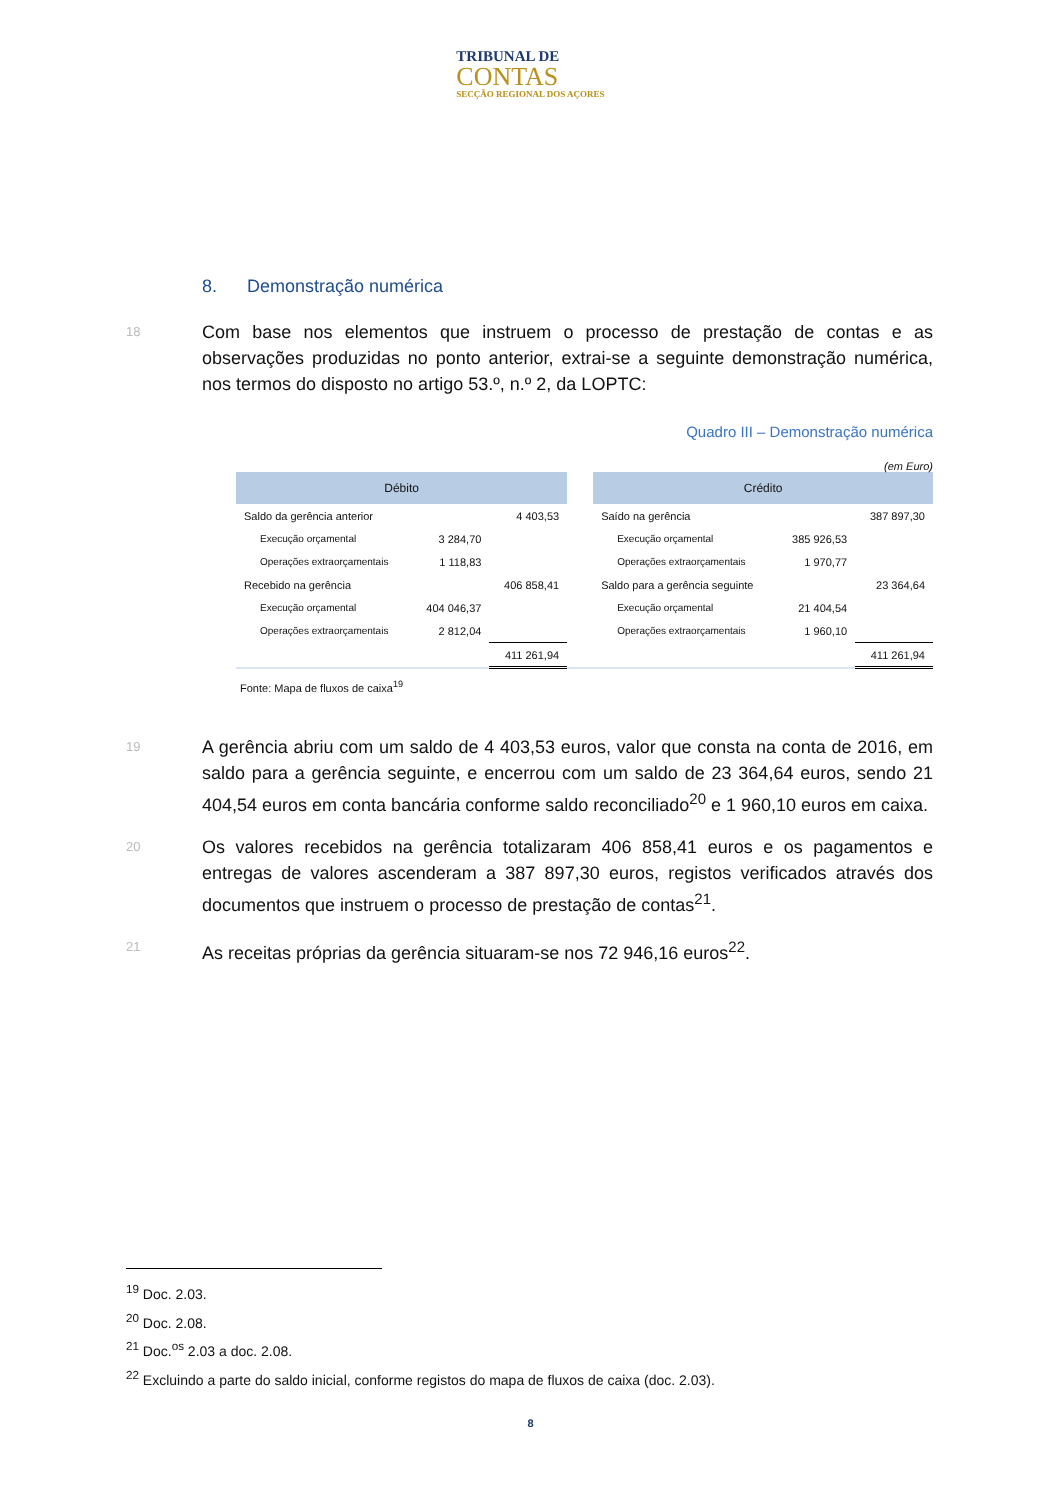TRIBUNAL DE
CONTAS
SECÇÃO REGIONAL DOS AÇORES
8. Demonstração numérica
18 Com base nos elementos que instruem o processo de prestação de contas e as observações produzidas no ponto anterior, extrai-se a seguinte demonstração numérica, nos termos do disposto no artigo 53.º, n.º 2, da LOPTC:
Quadro III – Demonstração numérica
(em Euro)
| Débito | | | | Crédito | | |
| --- | --- | --- | --- | --- | --- | --- |
| Saldo da gerência anterior | | 4 403,53 | | Saído na gerência | | 387 897,30 |
| Execução orçamental | 3 284,70 | | | Execução orçamental | 385 926,53 | |
| Operações extraorçamentais | 1 118,83 | | | Operações extraorçamentais | 1 970,77 | |
| Recebido na gerência | | 406 858,41 | | Saldo para a gerência seguinte | | 23 364,64 |
| Execução orçamental | 404 046,37 | | | Execução orçamental | 21 404,54 | |
| Operações extraorçamentais | 2 812,04 | | | Operações extraorçamentais | 1 960,10 | |
| | | 411 261,94 | | | | 411 261,94 |
Fonte: Mapa de fluxos de caixa<sup>19</sup>
19 A gerência abriu com um saldo de 4 403,53 euros, valor que consta na conta de 2016, em saldo para a gerência seguinte, e encerrou com um saldo de 23 364,64 euros, sendo 21 404,54 euros em conta bancária conforme saldo reconciliado<sup>20</sup> e 1 960,10 euros em caixa.
20 Os valores recebidos na gerência totalizaram 406 858,41 euros e os pagamentos e entregas de valores ascenderam a 387 897,30 euros, registos verificados através dos documentos que instruem o processo de prestação de contas<sup>21</sup>.
21 As receitas próprias da gerência situaram-se nos 72 946,16 euros<sup>22</sup>.
<sup>19</sup> Doc. 2.03.
<sup>20</sup> Doc. 2.08.
<sup>21</sup> Doc.<sup>os</sup> 2.03 a doc. 2.08.
<sup>22</sup> Excluindo a parte do saldo inicial, conforme registos do mapa de fluxos de caixa (doc. 2.03).
8